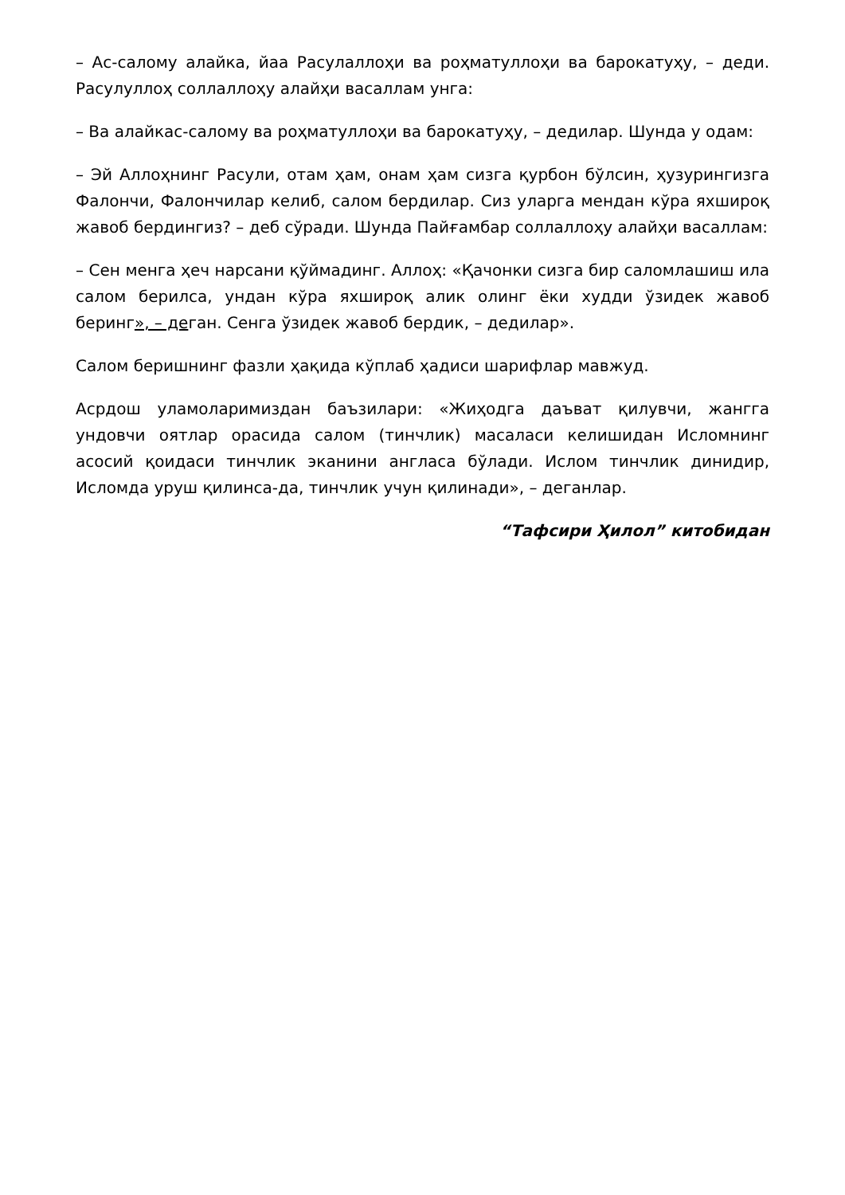– Ас-салому алайка, йаа Расулаллоҳи ва роҳматуллоҳи ва барокатуҳу, – деди. Расулуллоҳ соллаллоҳу алайҳи васаллам унга:
– Ва алайкас-салому ва роҳматуллоҳи ва барокатуҳу, – дедилар. Шунда у одам:
– Эй Аллоҳнинг Расули, отам ҳам, онам ҳам сизга қурбон бўлсин, ҳузурингизга Фалончи, Фалончилар келиб, салом бердилар. Сиз уларга мендан кўра яхшироқ жавоб бердингиз? – деб сўради. Шунда Пайғамбар соллаллоҳу алайҳи васаллам:
– Сен менга ҳеч нарсани қўймадинг. Аллоҳ: «Қачонки сизга бир саломлашиш ила салом берилса, ундан кўра яхшироқ алик олинг ёки худди ўзидек жавоб беринг», – деган. Сенга ўзидек жавоб бердик, – дедилар».
Салом беришнинг фазли ҳақида кўплаб ҳадиси шарифлар мавжуд.
Асрдош уламоларимиздан баъзилари: «Жиҳодга даъват қилувчи, жангга ундовчи оятлар орасида салом (тинчлик) масаласи келишидан Исломнинг асосий қоидаси тинчлик эканини англаса бўлади. Ислом тинчлик динидир, Исломда уруш қилинса-да, тинчлик учун қилинади», – деганлар.
“Тафсири Ҳилол” китобидан